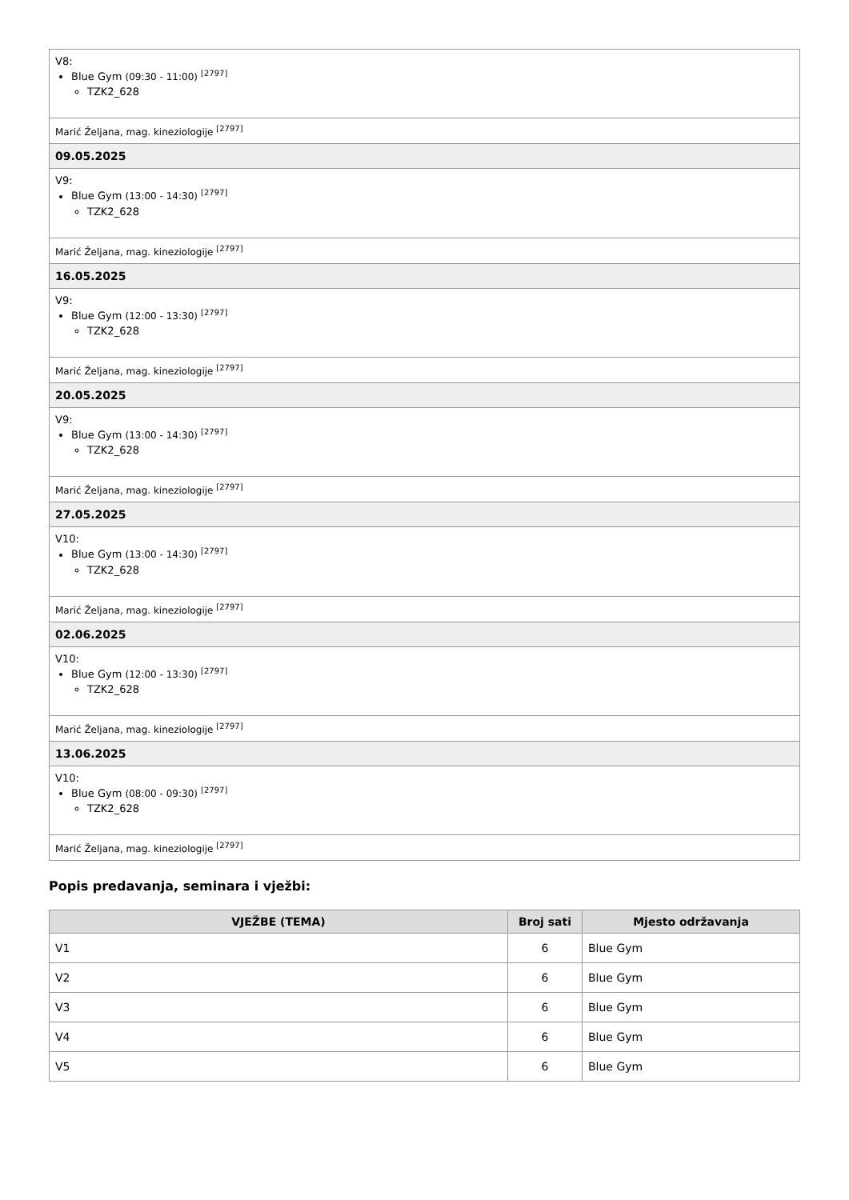| V8: Blue Gym (09:30 - 11:00) <sup>[2797]</sup> TZK2_628 |
| Marić Željana, mag. kineziologije <sup>[2797]</sup> |
| 09.05.2025 |
| V9: Blue Gym (13:00 - 14:30) <sup>[2797]</sup> TZK2_628 |
| Marić Željana, mag. kineziologije <sup>[2797]</sup> |
| 16.05.2025 |
| V9: Blue Gym (12:00 - 13:30) <sup>[2797]</sup> TZK2_628 |
| Marić Željana, mag. kineziologije <sup>[2797]</sup> |
| 20.05.2025 |
| V9: Blue Gym (13:00 - 14:30) <sup>[2797]</sup> TZK2_628 |
| Marić Željana, mag. kineziologije <sup>[2797]</sup> |
| 27.05.2025 |
| V10: Blue Gym (13:00 - 14:30) <sup>[2797]</sup> TZK2_628 |
| Marić Željana, mag. kineziologije <sup>[2797]</sup> |
| 02.06.2025 |
| V10: Blue Gym (12:00 - 13:30) <sup>[2797]</sup> TZK2_628 |
| Marić Željana, mag. kineziologije <sup>[2797]</sup> |
| 13.06.2025 |
| V10: Blue Gym (08:00 - 09:30) <sup>[2797]</sup> TZK2_628 |
| Marić Željana, mag. kineziologije <sup>[2797]</sup> |
Popis predavanja, seminara i vježbi:
| VJEŽBE (TEMA) | Broj sati | Mjesto održavanja |
| --- | --- | --- |
| V1 | 6 | Blue Gym |
| V2 | 6 | Blue Gym |
| V3 | 6 | Blue Gym |
| V4 | 6 | Blue Gym |
| V5 | 6 | Blue Gym |